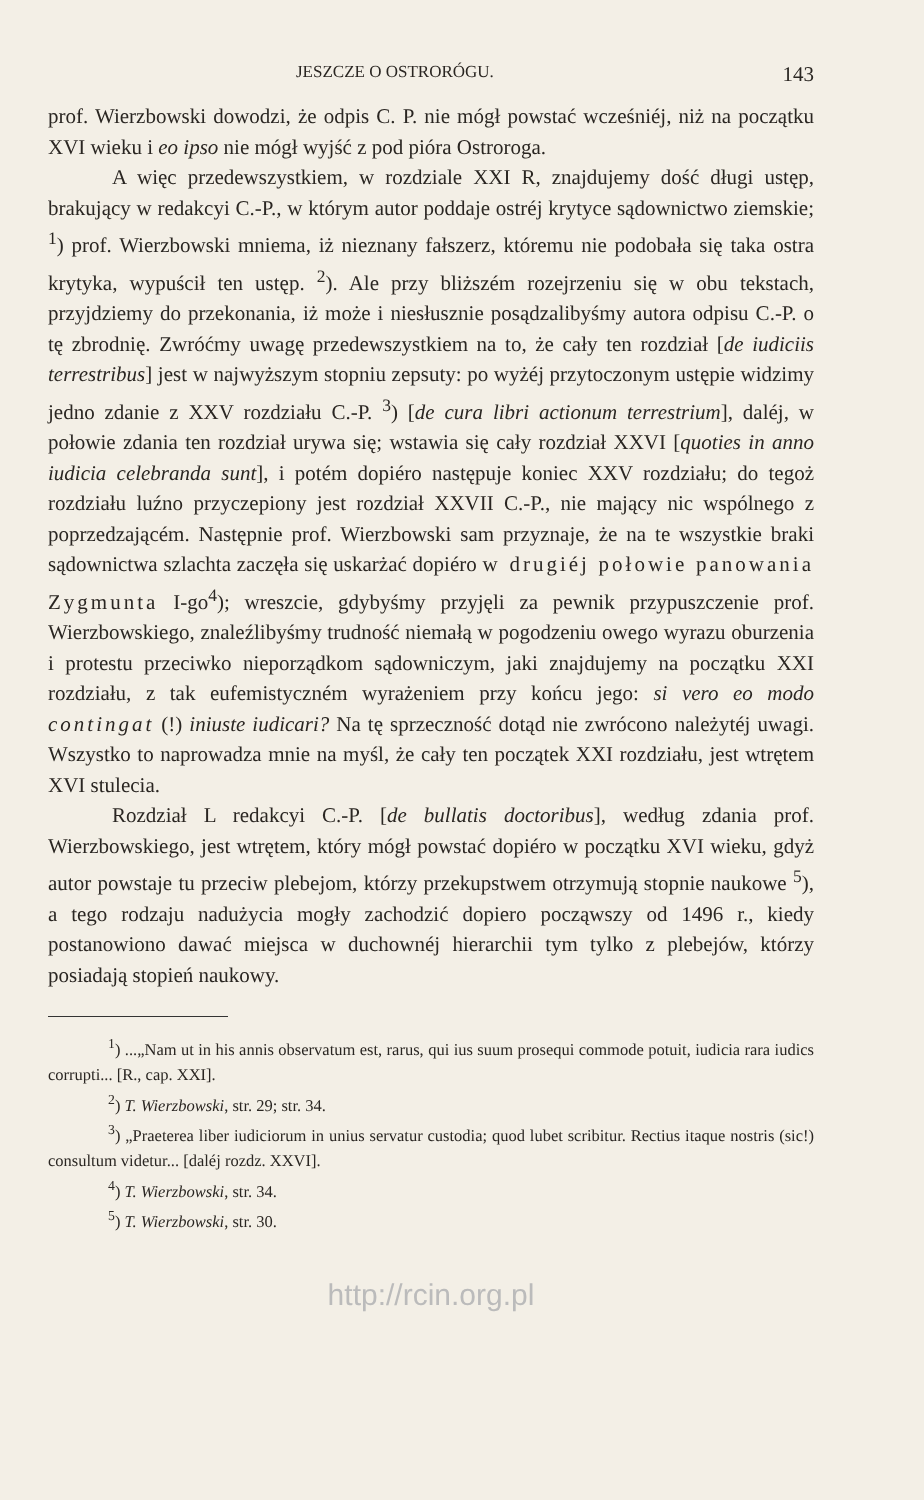JESZCZE O OSTRORÓGU. 143
prof. Wierzbowski dowodzi, że odpis C. P. nie mógł powstać wcześniéj, niż na początku XVI wieku i eo ipso nie mógł wyjść z pod pióra Ostroroga.
A więc przedewszystkiem, w rozdziale XXI R, znajdujemy dość długi ustęp, brakujący w redakcyi C.-P., w którym autor poddaje ostréj krytyce sądownictwo ziemskie; <sup>1</sup>) prof. Wierzbowski mniema, iż nieznany fałszerz, któremu nie podobała się taka ostra krytyka, wypuścił ten ustęp. <sup>2</sup>). Ale przy bliższém rozejrzeniu się w obu tekstach, przyjdziemy do przekonania, iż może i niesłusznie posądzalibyśmy autora odpisu C.-P. o tę zbrodnię. Zwróćmy uwagę przedewszystkiem na to, że cały ten rozdział [de iudiciis terrestribus] jest w najwyższym stopniu zepsuty: po wyżéj przytoczonym ustępie widzimy jedno zdanie z XXV rozdziału C.-P. <sup>3</sup>) [de cura libri actionum terrestrium], daléj, w połowie zdania ten rozdział urywa się; wstawia się cały rozdział XXVI [quoties in anno iudicia celebranda sunt], i potém dopiéro następuje koniec XXV rozdziału; do tegoż rozdziału luźno przyczepiony jest rozdział XXVII C.-P., nie mający nic wspólnego z poprzedzającém. Następnie prof. Wierzbowski sam przyznaje, że na te wszystkie braki sądownictwa szlachta zaczęła się uskarżać dopiéro w drugiéj połowie panowania Zygmunta I-go<sup>4</sup>); wreszcie, gdybyśmy przyjęli za pewnik przypuszczenie prof. Wierzbowskiego, znaleźlibyśmy trudność niemałą w pogodzeniu owego wyrazu oburzenia i protestu przeciwko nieporządkom sądowniczym, jaki znajdujemy na początku XXI rozdziału, z tak eufemistyczném wyrażeniem przy końcu jego: si vero eo modo contingat (!) iniuste iudicari? Na tę sprzeczność dotąd nie zwrócono należytéj uwagi. Wszystko to naprowadza mnie na myśl, że cały ten początek XXI rozdziału, jest wtrętem XVI stulecia.
Rozdział L redakcyi C.-P. [de bullatis doctoribus], według zdania prof. Wierzbowskiego, jest wtrętem, który mógł powstać dopiéro w początku XVI wieku, gdyż autor powstaje tu przeciw plebejom, którzy przekupstwem otrzymują stopnie naukowe <sup>5</sup>), a tego rodzaju nadużycia mogły zachodzić dopiero począwszy od 1496 r., kiedy postanowiono dawać miejsca w duchownéj hierarchii tym tylko z plebejów, którzy posiadają stopień naukowy.
<sup>1</sup>) ...„Nam ut in his annis observatum est, rarus, qui ius suum prosequi commode potuit, iudicia rara iudics corrupti... [R., cap. XXI].
<sup>2</sup>) T. Wierzbowski, str. 29; str. 34.
<sup>3</sup>) „Praeterea liber iudiciorum in unius servatur custodia; quod lubet scribitur. Rectius itaque nostris (sic!) consultum videtur... [daléj rozdz. XXVI].
<sup>4</sup>) T. Wierzbowski, str. 34.
<sup>5</sup>) T. Wierzbowski, str. 30.
http://rcin.org.pl